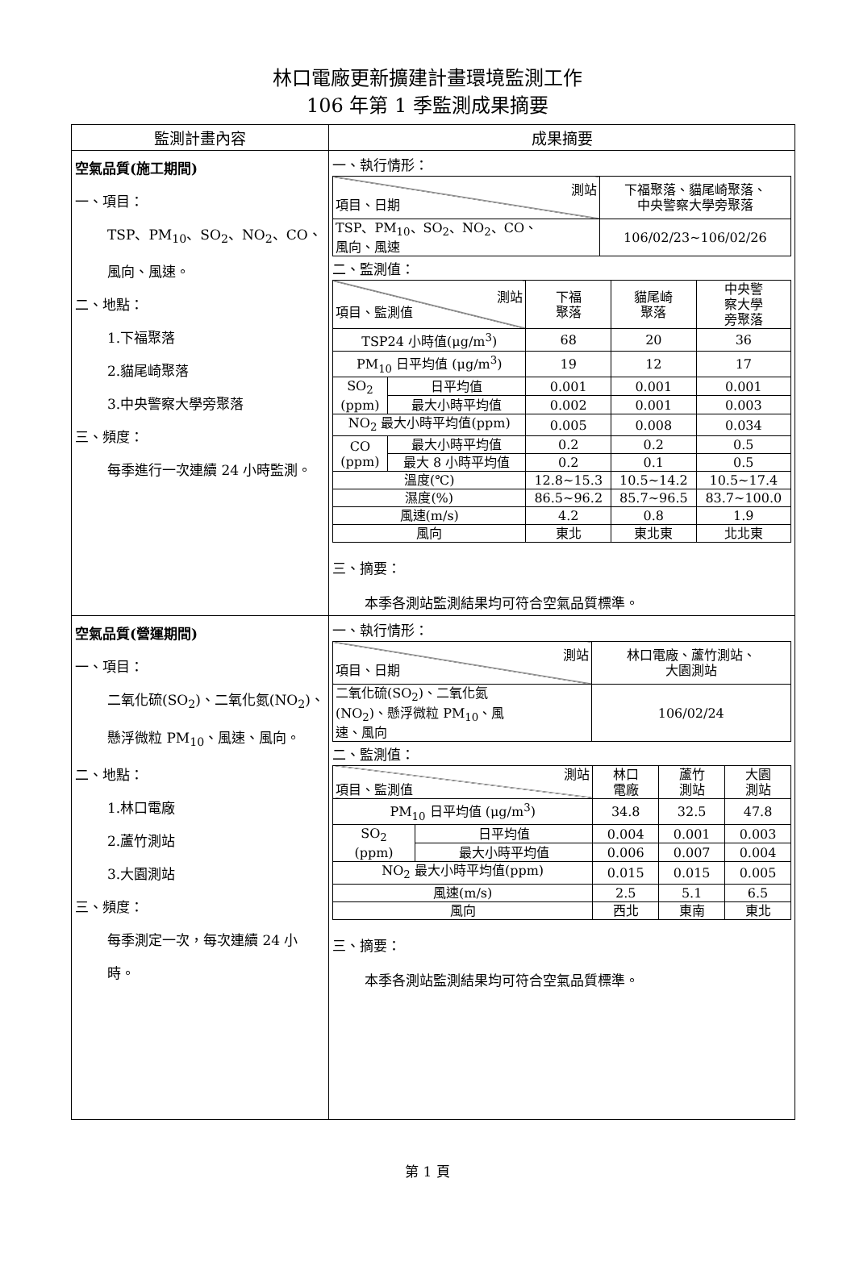林口電廠更新擴建計畫環境監測工作
106 年第 1 季監測成果摘要
| 監測計畫內容 | 成果摘要 |
| --- | --- |
| 空氣品質(施工期間) 一、項目： TSP、PM<sub>10</sub>、SO<sub>2</sub>、NO<sub>2</sub>、CO、風向、風速。 二、地點： 1.下福聚落 2.貓尾崎聚落 3.中央警察大學旁聚落 三、頻度： 每季進行一次連續 24 小時監測。 | 一、執行情形： / 測站 項目、日期 / 下福聚落、貓尾崎聚落、 中央警察大學旁聚落 / / TSP、PM<sub>10</sub>、SO<sub>2</sub>、NO<sub>2</sub>、CO、 風向、風速 / 106/02/23~106/02/26 / 二、監測值： / 測站 項目、監測值 / / 下福 聚落 / 貓尾崎 聚落 / 中央警 察大學 旁聚落 / / TSP24 小時值(μg/m<sup>3</sup>) / / 68 / 20 / 36 / / PM<sub>10</sub> 日平均值 (μg/m<sup>3</sup>) / / 19 / 12 / 17 / / SO<sub>2</sub> (ppm) / 日平均值 / 0.001 / 0.001 / 0.001 / / / 最大小時平均值 / 0.002 / 0.001 / 0.003 / / NO<sub>2</sub> 最大小時平均值(ppm) / / 0.005 / 0.008 / 0.034 / / CO (ppm) / 最大小時平均值 / 0.2 / 0.2 / 0.5 / / / 最大 8 小時平均值 / 0.2 / 0.1 / 0.5 / / 溫度(℃) / / 12.8~15.3 / 10.5~14.2 / 10.5~17.4 / / 濕度(%) / / 86.5~96.2 / 85.7~96.5 / 83.7~100.0 / / 風速(m/s) / / 4.2 / 0.8 / 1.9 / / 風向 / / 東北 / 東北東 / 北北東 / 三、摘要： 本季各測站監測結果均可符合空氣品質標準。 |
| 空氣品質(營運期間) 一、項目： 二氧化硫(SO<sub>2</sub>)、二氧化氮(NO<sub>2</sub>)、懸浮微粒 PM<sub>10</sub>、風速、風向。 二、地點： 1.林口電廠 2.蘆竹測站 3.大園測站 三、頻度： 每季測定一次，每次連續 24 小時。 | 一、執行情形： / 測站 項目、日期 / 林口電廠、蘆竹測站、 大園測站 / / 二氧化硫(SO<sub>2</sub>)、二氧化氮 (NO<sub>2</sub>)、懸浮微粒 PM<sub>10</sub>、風 速、風向 / 106/02/24 / 二、監測值： / 測站 項目、監測值 / / 林口 電廠 / 蘆竹 測站 / 大園 測站 / / PM<sub>10</sub> 日平均值 (μg/m<sup>3</sup>) / / 34.8 / 32.5 / 47.8 / / SO<sub>2</sub> (ppm) / 日平均值 / 0.004 / 0.001 / 0.003 / / / 最大小時平均值 / 0.006 / 0.007 / 0.004 / / NO<sub>2</sub> 最大小時平均值(ppm) / / 0.015 / 0.015 / 0.005 / / 風速(m/s) / / 2.5 / 5.1 / 6.5 / / 風向 / / 西北 / 東南 / 東北 / 三、摘要： 本季各測站監測結果均可符合空氣品質標準。 |
第 1 頁